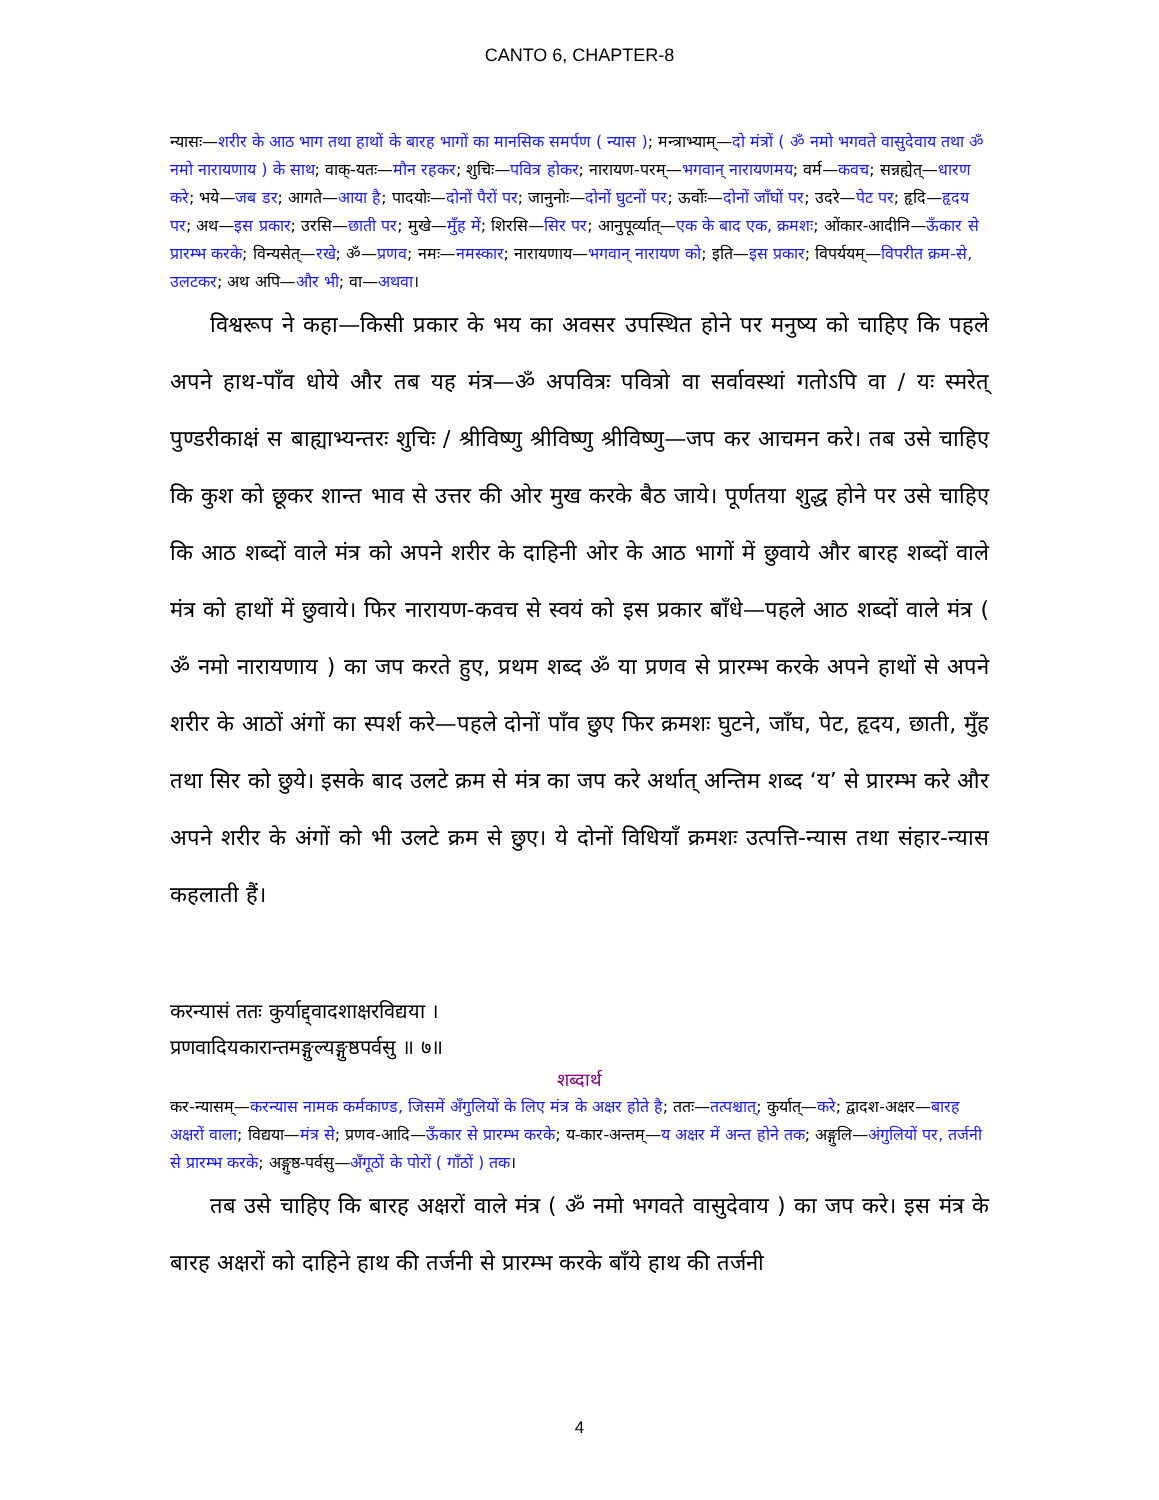CANTO 6, CHAPTER-8
न्यासः—शरीर के आठ भाग तथा हाथों के बारह भागों का मानसिक समर्पण ( न्यास ); मन्त्राभ्याम्—दो मंत्रों ( ॐ नमो भगवते वासुदेवाय तथा ॐ नमो नारायणाय ) के साथ; वाक्-यतः—मौन रहकर; शुचिः—पवित्र होकर; नारायण-परम्—भगवान् नारायणमय; वर्म—कवच; सन्नह्येत्—धारण करे; भये—जब डर; आगते—आया है; पादयोः—दोनों पैरों पर; जानुनोः—दोनों घुटनों पर; ऊर्वोः—दोनों जाँघों पर; उदरे—पेट पर; हृदि—हृदय पर; अथ—इस प्रकार; उरसि—छाती पर; मुखे—मुँह में; शिरसि—सिर पर; आनुपूर्व्यात्—एक के बाद एक, क्रमशः; ओंकार-आदीनि—ऊँकार से प्रारम्भ करके; विन्यसेत्—रखे; ॐ—प्रणव; नमः—नमस्कार; नारायणाय—भगवान् नारायण को; इति—इस प्रकार; विपर्ययम्—विपरीत क्रम-से, उलटकर; अथ अपि—और भी; वा—अथवा।
विश्वरूप ने कहा—किसी प्रकार के भय का अवसर उपस्थित होने पर मनुष्य को चाहिए कि पहले अपने हाथ-पाँव धोये और तब यह मंत्र—ॐ अपवित्रः पवित्रो वा सर्वावस्थां गतोऽपि वा / यः स्मरेत् पुण्डरीकाक्षं स बाह्याभ्यन्तरः शुचिः / श्रीविष्णु श्रीविष्णु श्रीविष्णु—जप कर आचमन करे। तब उसे चाहिए कि कुश को छूकर शान्त भाव से उत्तर की ओर मुख करके बैठ जाये। पूर्णतया शुद्ध होने पर उसे चाहिए कि आठ शब्दों वाले मंत्र को अपने शरीर के दाहिनी ओर के आठ भागों में छुवाये और बारह शब्दों वाले मंत्र को हाथों में छुवाये। फिर नारायण-कवच से स्वयं को इस प्रकार बाँधे—पहले आठ शब्दों वाले मंत्र ( ॐ नमो नारायणाय ) का जप करते हुए, प्रथम शब्द ॐ या प्रणव से प्रारम्भ करके अपने हाथों से अपने शरीर के आठों अंगों का स्पर्श करे—पहले दोनों पाँव छुए फिर क्रमशः घुटने, जाँघ, पेट, हृदय, छाती, मुँह तथा सिर को छुये। इसके बाद उलटे क्रम से मंत्र का जप करे अर्थात् अन्तिम शब्द ‘य’ से प्रारम्भ करे और अपने शरीर के अंगों को भी उलटे क्रम से छुए। ये दोनों विधियाँ क्रमशः उत्पत्ति-न्यास तथा संहार-न्यास कहलाती हैं।
करन्यासं ततः कुर्याद्द्वादशाक्षरविद्यया ।
प्रणवादियकारान्तमङ्गुल्यङ्गुष्ठपर्वसु ॥ ७॥
शब्दार्थ
कर-न्यासम्—करन्यास नामक कर्मकाण्ड, जिसमें अँगुलियों के लिए मंत्र के अक्षर होते है; ततः—तत्पश्चात्; कुर्यात्—करे; द्वादश-अक्षर—बारह अक्षरों वाला; विद्यया—मंत्र से; प्रणव-आदि—ऊँकार से प्रारम्भ करके; य-कार-अन्तम्—य अक्षर में अन्त होने तक; अङ्गुलि—अंगुलियों पर, तर्जनी से प्रारम्भ करके; अङ्गुष्ठ-पर्वसु—अँगूठों के पोरों ( गाँठों ) तक।
तब उसे चाहिए कि बारह अक्षरों वाले मंत्र ( ॐ नमो भगवते वासुदेवाय ) का जप करे। इस मंत्र के बारह अक्षरों को दाहिने हाथ की तर्जनी से प्रारम्भ करके बाँये हाथ की तर्जनी
4